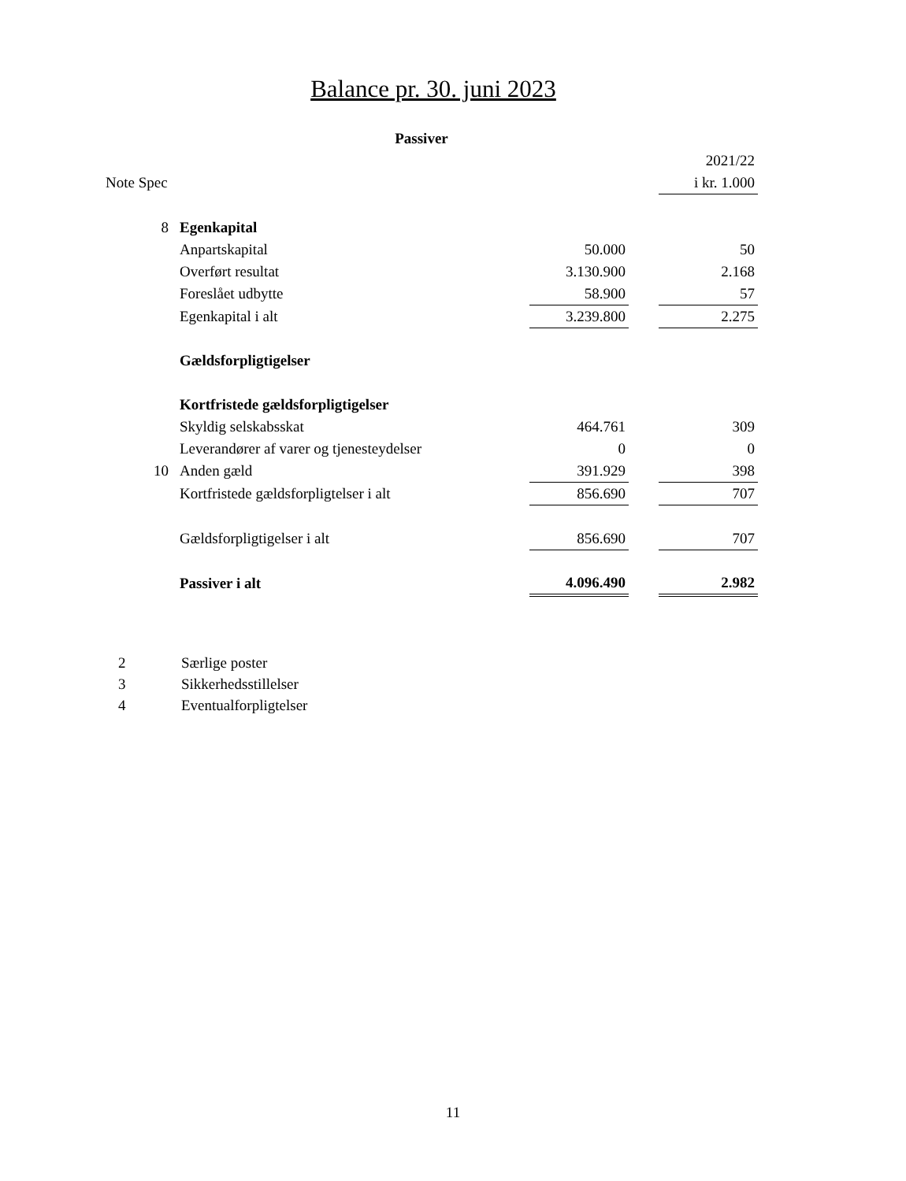Balance pr. 30. juni 2023
Passiver
| | | | | 2021/22 |
| Note Spec | | | | i kr. 1.000 |
| 8 | Egenkapital | | | |
| | Anpartskapital | 50.000 | | 50 |
| | Overført resultat | 3.130.900 | | 2.168 |
| | Foreslået udbytte | 58.900 | | 57 |
| | Egenkapital i alt | 3.239.800 | | 2.275 |
| | Gældsforpligtigelser | | | |
| | Kortfristede gældsforpligtigelser | | | |
| | Skyldig selskabsskat | 464.761 | | 309 |
| | Leverandører af varer og tjenesteydelser | 0 | | 0 |
| 10 | Anden gæld | 391.929 | | 398 |
| | Kortfristede gældsforpligtelser i alt | 856.690 | | 707 |
| | Gældsforpligtigelser i alt | 856.690 | | 707 |
| | Passiver i alt | 4.096.490 | | 2.982 |
2 Særlige poster
3 Sikkerhedsstillelser
4 Eventualforpligtelser
11